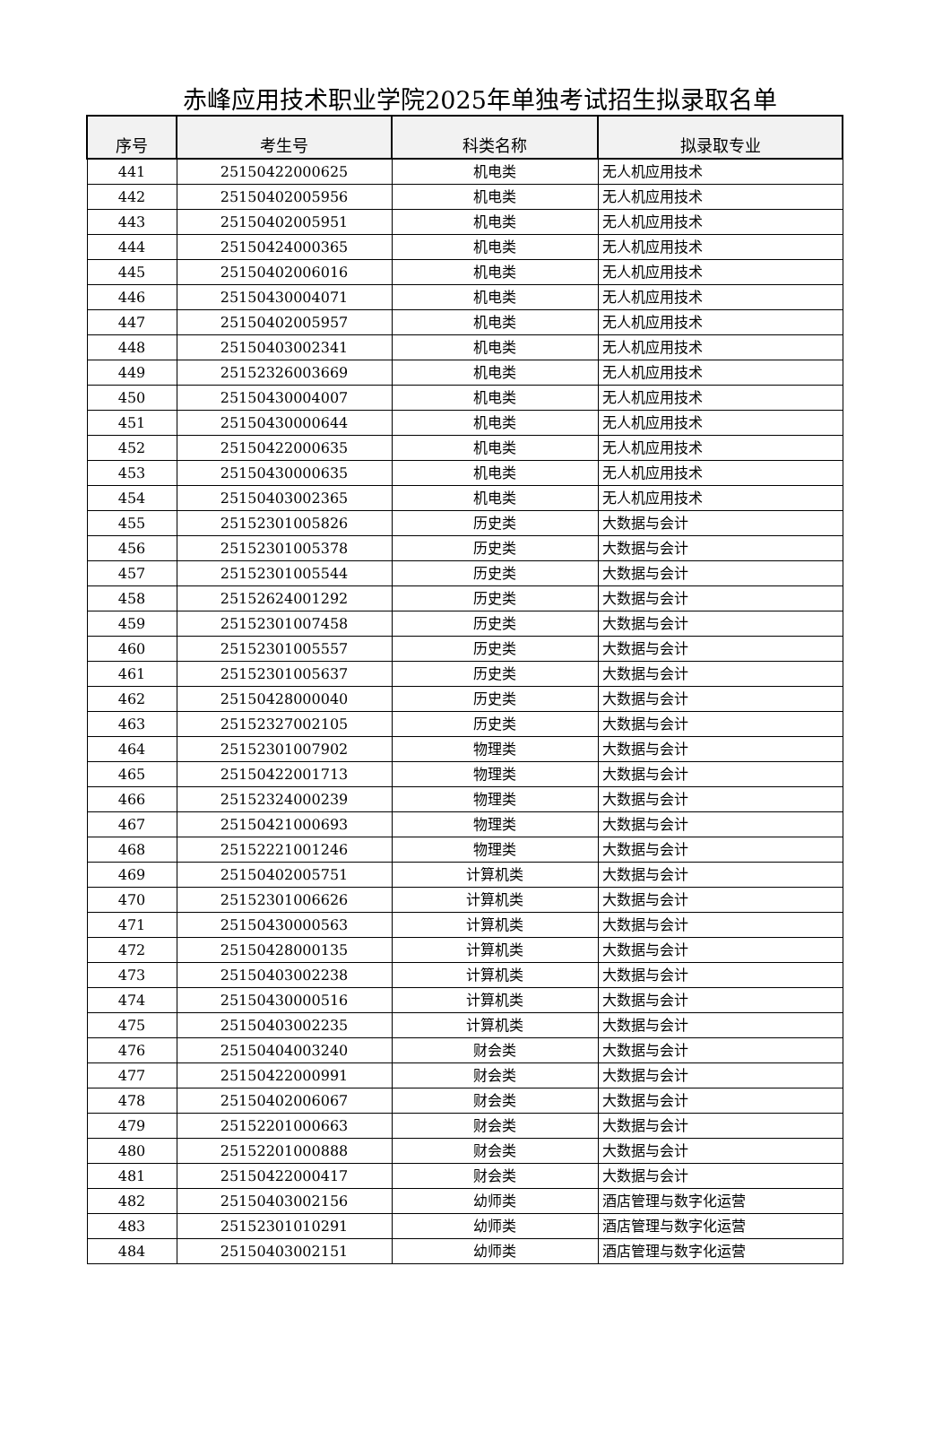赤峰应用技术职业学院2025年单独考试招生拟录取名单
| 序号 | 考生号 | 科类名称 | 拟录取专业 |
| --- | --- | --- | --- |
| 441 | 25150422000625 | 机电类 | 无人机应用技术 |
| 442 | 25150402005956 | 机电类 | 无人机应用技术 |
| 443 | 25150402005951 | 机电类 | 无人机应用技术 |
| 444 | 25150424000365 | 机电类 | 无人机应用技术 |
| 445 | 25150402006016 | 机电类 | 无人机应用技术 |
| 446 | 25150430004071 | 机电类 | 无人机应用技术 |
| 447 | 25150402005957 | 机电类 | 无人机应用技术 |
| 448 | 25150403002341 | 机电类 | 无人机应用技术 |
| 449 | 25152326003669 | 机电类 | 无人机应用技术 |
| 450 | 25150430004007 | 机电类 | 无人机应用技术 |
| 451 | 25150430000644 | 机电类 | 无人机应用技术 |
| 452 | 25150422000635 | 机电类 | 无人机应用技术 |
| 453 | 25150430000635 | 机电类 | 无人机应用技术 |
| 454 | 25150403002365 | 机电类 | 无人机应用技术 |
| 455 | 25152301005826 | 历史类 | 大数据与会计 |
| 456 | 25152301005378 | 历史类 | 大数据与会计 |
| 457 | 25152301005544 | 历史类 | 大数据与会计 |
| 458 | 25152624001292 | 历史类 | 大数据与会计 |
| 459 | 25152301007458 | 历史类 | 大数据与会计 |
| 460 | 25152301005557 | 历史类 | 大数据与会计 |
| 461 | 25152301005637 | 历史类 | 大数据与会计 |
| 462 | 25150428000040 | 历史类 | 大数据与会计 |
| 463 | 25152327002105 | 历史类 | 大数据与会计 |
| 464 | 25152301007902 | 物理类 | 大数据与会计 |
| 465 | 25150422001713 | 物理类 | 大数据与会计 |
| 466 | 25152324000239 | 物理类 | 大数据与会计 |
| 467 | 25150421000693 | 物理类 | 大数据与会计 |
| 468 | 25152221001246 | 物理类 | 大数据与会计 |
| 469 | 25150402005751 | 计算机类 | 大数据与会计 |
| 470 | 25152301006626 | 计算机类 | 大数据与会计 |
| 471 | 25150430000563 | 计算机类 | 大数据与会计 |
| 472 | 25150428000135 | 计算机类 | 大数据与会计 |
| 473 | 25150403002238 | 计算机类 | 大数据与会计 |
| 474 | 25150430000516 | 计算机类 | 大数据与会计 |
| 475 | 25150403002235 | 计算机类 | 大数据与会计 |
| 476 | 25150404003240 | 财会类 | 大数据与会计 |
| 477 | 25150422000991 | 财会类 | 大数据与会计 |
| 478 | 25150402006067 | 财会类 | 大数据与会计 |
| 479 | 25152201000663 | 财会类 | 大数据与会计 |
| 480 | 25152201000888 | 财会类 | 大数据与会计 |
| 481 | 25150422000417 | 财会类 | 大数据与会计 |
| 482 | 25150403002156 | 幼师类 | 酒店管理与数字化运营 |
| 483 | 25152301010291 | 幼师类 | 酒店管理与数字化运营 |
| 484 | 25150403002151 | 幼师类 | 酒店管理与数字化运营 |